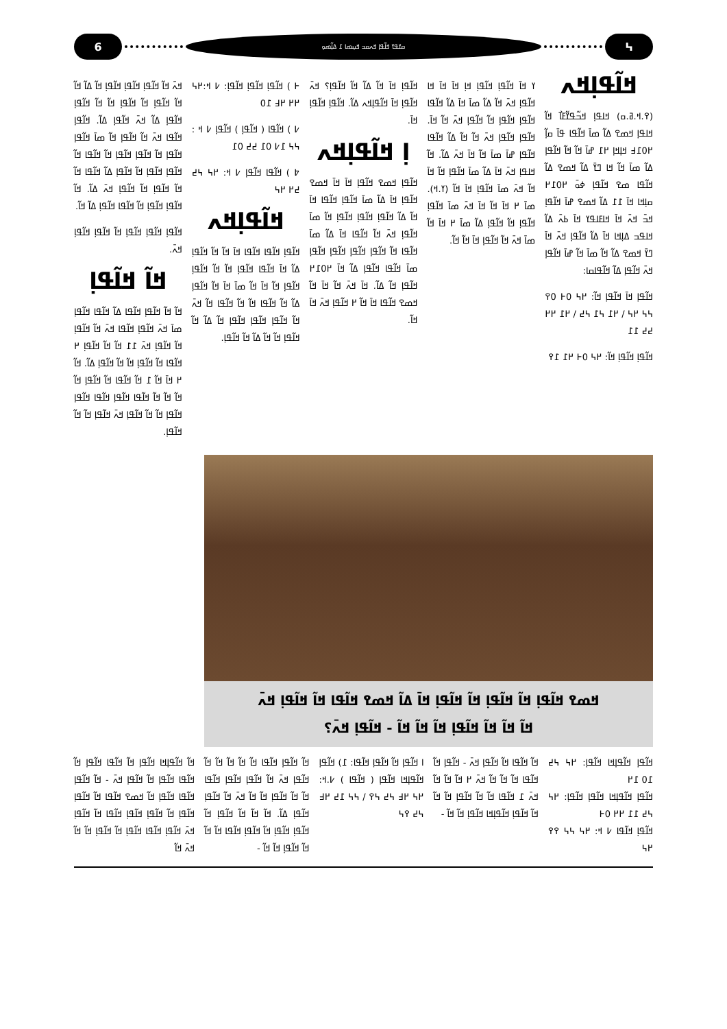6
ߛߌߟߌ ߞߊ߬ߟߊ߲ ߞߍߛߏ ߞߎ߲ߘߊ ߁ ߡߊ߲߬ߘߋ߲
߆
ߞߊ߬ߟߊ߲ߞߍ
(߉.ߞ.ߥ.ߛ) ߞߊߟߊ߲ ߞߏ߬ߟߌ߬ߓߊ߯ ߞߊ߬ ߞߊߟߊ߲ ߞߘߐ ߡߊ߬ ߘߊ߫ ߞߊ߬ߟߊ ߟߊ߫ ߛߊ߲߬ ߂߀߁߃ ߞߊ߲ߞߊ߲ ߂߁ ߝߊ߫ ߞߊ߬ ߞߊ߬ ߞߊ߬ߟߊ߲ ߡߊ߬ ߘߊ߫ ߞߊ߬ ߞߊ ߣߌ߫ ߡߊ߬ ߞߘߐ ߡߊ߬ ߞߊ߬ߟߊ ߘߐ ߞߊ߬ߟߊ߲ ߦߋ߫ ߂߀߁߂ ߛߊ߲ߞߊ ߞߊ߫ ߁߁ ߡߊ߬ ߞߘߐ ߝߊ߫ ߞߊ߬ߟߊ߲ ߞߏ߫ ߞߍ߫ ߞߊ߫ ߞߊߓߊߟߌ ߞߊ߫ ߕߍ߫ ߡߊ߬ ߞߊߟߏ ߡߊ߲ߞߊ ߞߊ߫ ߡߊ߬ ߞߊ߬ߟߊ߲ ߞߍ߫ ߞߊ߫ ߣߌ߫ ߞߘߐ ߡߊ߬ ߞߊ߬ ߘߊ߫ ߞߊ߬ ߝߊ߫ ߞߊ߬ߟߊ߲ ߞߍ߫ ߞߊ߬ߟߊ߲ ߡߊ߬ ߞߊ߬ߟߊߛߊ:
ߞߊ߬ߟߊ߲ ߞߊ߫ ߞߊ߬ߟߊ߲ ߞߊ߬: ߂߆ ߀߅ ߀߉ ߆߆ ߂߆ / ߂߁ ߆߁ ߆߄ / ߂߁ ߂߂ ߄߄ ߁߁
ߞߊ߬ߟߊ߲ ߞߊ߬ߟߊ߲ ߞߊ߬: ߂߆ ߀߅ ߂߁ ߁߉
ߌ ߞߊ߫ ߞߊ߬ߟߊ߲ ߞߊ߬ߟߊ߲ ߞߊ߲ ߞߊ߫ ߞߊ߫ ߞߊ ߞߊ߬ߟߊ߲ ߞߍ߫ ߞߊ߬ ߡߊ߬ ߘߊ߫ ߞߊ߫ ߡߊ߬ ߞߊ߬ߟߊ ߞߊ߬ߟߊ߲ ߞߊ߬ߟߊ߲ ߞߊ߬ ߞߊ߬ߟߊ߲ ߞߍ߫ ߞߊ߬ ߞߊ߫. ߞߊ߬ߟߊ߲ ߞߊ߬ߟߊ߲ ߞߍ߫ ߞߊ߬ ߞߊ߬ ߡߊ߬ ߞߊ߬ߟߊ ߞߊ߬ߟߊ߲ ߝߊ߫ ߘߊ߫ ߞߊ߬ ߞߊ߫ ߞߍ߫ ߡߊ߬. ߞߊ߬ ߞߊߟߊ߲ ߞߍ߫ ߞߊ߫ ߡߊ߬ ߘߊ߫ ߞߊ߬ߟߊ߲ ߞߊ߬ ߞߊ߫ ߞߊ߬ ߞߍ߫ ߘߊ߫ ߞߊ߬ߟߊ߲ ߞߊ߫ ߞߊ߬ (ߌ.ߞ). ߘߊ߫ ߂ ߞߊ߫ ߞߊ߬ ߞߊ߫ ߞߍ߫ ߘߊ߫ ߞߊ߬ߟߊ߲ ߞߊ߬ߟߊ߲ ߞߊ߬ ߞߊ߬ߟߊ߲ ߡߊ߬ ߘߊ߫ ߂ ߞߊ߫ ߞߊ߬ ߘߊ߫ ߞߍ߫ ߞߊ߬ ߞߊ߬ߟߊ߲ ߞߊ߫ ߞߊ߬ ߞߊ߬.
ߞߊ߬ߟߊ߲ ߞߊ߫ ߞߊ߬ ߡߊ߬ ߞߊ߬ ߞߊ߬ߟߊ߲؟ ߞߍ߫ ߞߊ߬ߟߊ߲ ߞߊ߫ ߞߊ߬ߟߊ߲ߞߍ ߡߊ߬. ߞߊ߬ߟߊ߲ ߞߊ߬ߟߊ߲ ߞߊ߫.
ߊ߲ ߞߊ߬ߟߊ߲ߞߍ
ߞߊ߬ߟߊ߲ ߞߘߐ ߞߊ߬ߟߊ߲ ߞߊ߫ ߞߊ߫ ߞߘߐ ߞߊ߬ߟߊ߲ ߞߊ߫ ߡߊ߬ ߘߊ߫ ߞߊ߬ߟߊ߲ ߞߊ߬ߟߊ ߞߊ߫ ߞߊ߬ ߡߊ߬ ߞߊ߬ߟߊ߲ ߞߊ߬ߟߊ߲ ߞߊ߬ߟߊ߲ ߞߊ߬ ߘߊ߫ ߞߊ߬ߟߊ߲ ߞߍ߫ ߞߊ߬ ߞߊ߬ߟߊ ߞߊ߫ ߡߊ߬ ߘߊ߫ ߞߊ߬ߟߊ ߞߊ߬ ߞߊ߬ߟߊ߲ ߞߊ߬ߟߊ߲ ߞߊ߬ߟߊ߲ ߞߊ߬ߟߊ߲ ߘߊ߫ ߞߊ߬ߟߊ ߞߊ߬ߟߊ߲ ߡߊ߬ ߞߊ߫ ߂߀߁߂ ߞߊ߬ߟߊ߲ ߞߊ߬ ߡߊ߬. ߞߊ߫ ߞߍ߫ ߞߊ߬ ߞߊ߫ ߞߊ߬ ߞߘߐ ߞߊ߬ߟߊ ߞߊ߫ ߞߊ߬ ߂ ߞߊ߬ߟߊ߲ ߞߍ߫ ߞߊ߫ ߞߊ߬.
߅ ) ߞߊ߬ߟߊ߲ ߞߊ߬ߟߊ߲ ߞߊ߬ߟߊ߲: ߇ ߞ:߂߆ ߂߂ ߂߃ ߁߀
߇ ) ߞߊ߬ߟߊ ( ߞߊ߬ߟߊ߲ ) ߞߊ߬ߟߊ߲ ߇ ߞ : ߆߆ ߁߇ ߀߁ ߄߄ ߀߁
߈ ) ߞߊ߬ߟߊ ߞߊ߬ߟߊ߲ ߇ ߞ: ߂߆ ߆߄ ߄߂ ߂߆
ߞߊ߬ߟߊ߲ߞߍ
ߞߊ߬ߟߊ߲ ߞߊ߬ߟߊ ߞߊ߬ߟߊ ߞߊ߫ ߞߊ߬ ߞߊ߬ ߞߊ߬ߟߊ߲ ߡߊ߬ ߞߊ߫ ߞߊ߬ߟߊ ߞߊ߬ߟߊ߲ ߞߊ߬ ߞߊ߬ ߞߊ߬ߟߊ߲ ߞߊ߬ߟߊ߲ ߞߊ߬ ߞߊ߫ ߞߊ߬ ߘߊ߫ ߞߊ߫ ߞߊ߬ ߞߊ߬ߟߊ߲ ߡߊ߬ ߞߊ߬ ߞߊ߬ߟߊ ߞߊ߬ ߞߊ߬ ߞߊ߬ߟߊ ߞߊ߬ ߞߍ߫ ߞߊ߬ ߞߊ߬ߟߊ߲ ߞߊ߬ߟߊ߲ ߞߊ߬ߟߊ߲ ߞߊ߬ ߡߊ߬ ߞߊ߬ ߞߊ߬ߟߊ߲ ߞߊ߬ ߞߊ߬ ߡߊ߬ ߞߊ߬ ߞߊ߬ߟߊ߲.
ߞߍ߫ ߞߊ߬ ߞߊ߬ߟߊ߲ ߞߊ߬ߟߊ߲ ߞߊ߬ߟߊ߲ ߞߊ߬ ߡߊ߬ ߞߊ߬ ߞߊ߬ ߞߊ߬ߟߊ߲ ߞߊ߬ ߞߊ߬ߟߊ߲ ߞߊ߬ ߞߊ߬ ߞߊ߬ߟߊ߲ ߞߊ߬ߟߊ߲ ߡߊ߬ ߞߍ߫ ߞߊ߬ߟߊ߲ ߡߊ߬. ߞߊ߬ߟߊ߲ ߞߊ߬ߟߊ ߞߍ߫ ߞߊ߬ ߞߊ߬ߟߊ߲ ߞߊ߬ ߘߊ߫ ߞߊ߬ߟߊ߲ ߞߊ߬ߟߊ߲ ߞߊ߬ ߞߊ߬ߟߊ߲ ߞߊ߬ߟߊ߲ ߞߊ߬ ߞߊ߬ߟߊ ߞߊ߬ ߞߊ߬ߟߊ߲ ߞߊ߬ߟߊ߲ ߞߊ߬ ߞߊ߬ߟߊ߲ ߡߊ߬ ߞߊ߬ߟߊ ߞߊ߬ ߞߊ߬ ߞߊ߬ߟߊ߲ ߞߊ߬ ߞߊ߬ߟߊ߲ ߞߍ߫ ߡߊ߬. ߞߊ߬ ߞߊ߬ߟߊ߲ ߞߊ߬ߟߊ߲ ߞߊ߬ ߞߊ߬ߟߊ ߞߊ߬ߟߊ߲ ߡߊ߬ ߞߊ߬.
ߞߊ߬ߟߊ߲ ߞߊ߬ߟߊ߲ ߞߊ߬ߟߊ߲ ߞߊ߬ ߞߊ߬ߟߊ߲ ߞߊ߬ߟߊ߲ ߞߍ߫.
ߞߊ߬ ߞߊ߬ߟߊ߲
ߞߊ߬ ߞߊ߬ ߞߊ߬ߟߊ߲ ߞߊ߬ߟߊ ߡߊ߬ ߞߊ߬ߟߊ ߞߊ߬ߟߊ߲ ߘߊ߫ ߞߍ߫ ߞߊ߬ߟߊ߲ ߞߊ߬ߟߊ ߞߍ߫ ߞߊ߬ ߞߊ߬ߟߊ߲ ߞߊ߬ ߞߊ߬ߟߊ߲ ߞߍ߫ ߁߁ ߞߊ߬ ߞߊ߬ ߞߊ߬ߟߊ߲ ߂ ߞߊ߬ߟߊ ߞߊ߬ ߞߊ߬ߟߊ߲ ߞߊ߬ ߞߊ߬ ߞߊ߬ߟߊ߲ ߡߊ߬. ߞߊ߬ ߂ ߞߊ߫ ߞߊ߬ ߁ ߞߊ߬ ߞߊ߬ߟߊ ߞߊ߬ ߞߊ߬ߟߊ߲ ߞߊ߬ ߞߊ߬ ߞߊ߬ ߞߊ߬ ߞߊ߬ߟߊ ߞߊ߬ߟߊ߲ ߞߊ߬ߟߊ ߞߊ߬ߟߊ߲ ߞߊ߬ߟߊ߲ ߞߊ߬ ߞߊ߬ ߞߊ߬ߟߊ߲ ߞߍ߫ ߞߊ߬ߟߊ߲ ߞߊ߬ ߞߊ߬ ߞߊ߬ߟߊ߲.
ߞߘߐ ߞߊ߬ߟߊ߲ ߞߊ߬ ߞߊ߬ߟߊ߲ ߞߊ߬ ߞߊ߬ߟߊ߲ ߞߊ߫ ߡߊ߬ ߞߘߐ ߞߊ߬ߟߊ ߞߊ߬ ߞߊ߬ߟߊ߲ ߞߍ߫
ߞߊ߬ ߞߊ߬ ߞߊ߬ ߞߊ߬ߟߊ߲ ߞߊ߬ ߞߊ߬ ߞߊ߬ - ߞߊ߬ߟߊ߲ ߞߍ߫؟
ߞߊ߬ߟߊ߲ ߞߊ߬ߟߊ߲ߞߊ ߞߊ߬ߟߊ߲: ߂߆ ߆߄ ߁߀ ߁߂
ߞߊ߬ߟߊ߲ ߞߊ߬ߟߊ߲ߞߊ ߞߊ߬ߟߊ߲ ߞߊ߬ߟߊ߲: ߂߆ ߆߄ ߁߁ ߂߂ ߀߅
ߞߊ߬ߟߊ߲ ߞߊ߬ߟߊ ߇ ߞ: ߂߆ ߆߆ ߉߉ ߂߆
ߞߊ߬ ߞߊ߬ߟߊ ߞߊ߬ ߞߊ߬ߟߊ߲ ߞߍ߫ - ߞߊ߬ߟߊ߲ ߞߊ߬ ߞߊ߬ߟߊ ߞߊ߬ ߞߊ߬ ߞߊ߬ ߞߍ߫ ߂ ߞߊ߬ ߞߊ߬ ߞߊ߬ ߞߍ߫ ߁ ߞߊ߬ߟߊ ߞߊ߬ ߞߊ߬ ߞߊ߬ߟߊ߲ ߞߊ߬ ߞߊ߬ ߞߊ߬ ߞߊ߬ߟߊ߲ ߞߊ߬ߟߊ߲ߞߊ ߞߊ߬ߟߊ߲ ߞߊ߬ ߞߊ߬ -
ߊ ߞߊ߬ߟߊ߲ ߞߊ߬ ߞߊ߬ߟߊ߲ ߞߊ߬ߟߊ: ߁) ߞߊ߬ߟߊ߲ ߞߊ߬ߟߊ߲ߞߊ ߞߊ߬ߟߊ߲ ( ߞߊ߬ߟߊ ) ߇.ߞ: ߂߆ ߂߃ ߆߄ ߆߉ / ߆߆ ߁߄ ߂߃ ߆߄ ߉߆
ߞߊ߬ ߞߊ߬ߟߊ߲ ߞߊ߬ߟߊ ߞߊ߬ ߞߊ߬ ߞߊ߬ ߞߊ߬ ߞߊ߬ ߞߊ߬ߟߊ߲ ߞߍ߫ ߞߊ߬ ߞߊ߬ߟߊ߲ ߞߊ߬ߟߊ߲ ߞߊ߬ߟߊ ߞߊ߬ ߞߊ߬ ߞߊ߬ߟߊ߲ ߞߊ߬ ߞߊ߬ ߞߍ߫ ߞߊ߬ ߞߊ߬ߟߊ߲ ߞߊ߬ߟߊ߲ ߡߊ߬. ߞߊ߬ ߞߊ߬ ߞߊ߬ ߞߊ߬ߟߊ߲ ߞߊ߬ ߞߊ߬ߟߊ߲ ߞߊ߬ߟߊ߲ ߞߊ߬ ߞߊ߬ߟߊ߲ ߞߊ߬ߟߊ ߞߊ߬ ߞߊ߬ ߞߊ߬ ߞߊ߬ߟߊ߲ ߞߊ߬ ߞߊ߬ -
ߞߊ߬ ߞߊ߬ߟߊ߲ߞߊ ߞߊ߬ߟߊ߲ ߞߊ߬ ߞߊ߬ߟߊ ߞߊ߬ߟߊ߲ ߞߊ߬ ߞߊ߬ߟߊ ߞߊ߬ߟߊ߲ ߞߊ߬ ߞߊ߬ߟߊ߲ ߞߍ߫ - ߞߊ߬ ߞߊ߬ߟߊ߲ ߞߊ߬ߟߊ ߞߊ߬ߟߊ߲ ߞߊ߬ ߞߘߐ ߞߊ߬ߟߊ ߞߊ߬ ߞߊ߬ߟߊ߲ ߞߊ߬ߟߊ߲ ߞߊ߬ ߞߊ߬ߟߊ߲ ߞߊ߬ߟߊ߲ ߞߊ߬ߟߊ ߞߊ߬ ߞߊ߬ߟߊ߲ ߞߍ߫ ߞߊ߬ߟߊ߲ ߞߊ߬ߟߊ ߞߊ߬ߟߊ߲ ߞߊ߬ ߞߊ߬ߟߊ߲ ߞߊ߬ ߞߊ߬ ߞߍ߫ ߞߊ߬